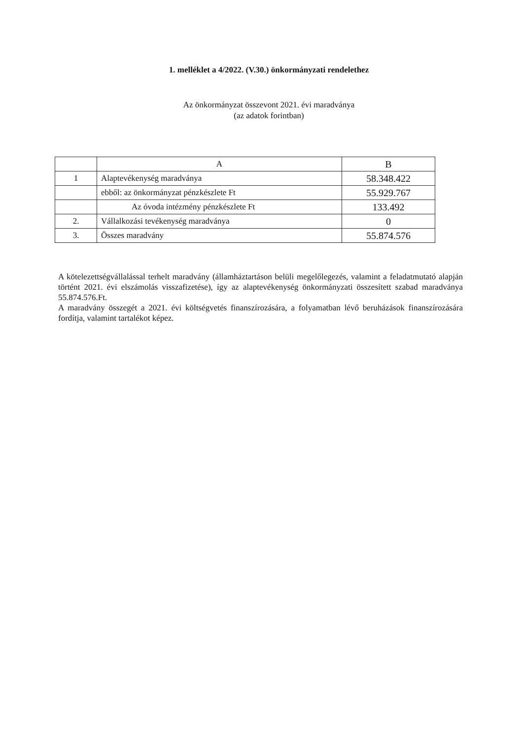1. melléklet a 4/2022. (V.30.) önkormányzati rendelethez
Az önkormányzat összevont 2021. évi maradványa
(az adatok forintban)
| | A | B |
| 1 | Alaptevékenység maradványa | 58.348.422 |
| | ebből: az önkormányzat pénzkészlete Ft | 55.929.767 |
| | Az óvoda intézmény pénzkészlete Ft | 133.492 |
| 2. | Vállalkozási tevékenység maradványa | 0 |
| 3. | Összes maradvány | 55.874.576 |
A kötelezettségvállalással terhelt maradvány (államháztartáson belüli megelőlegezés, valamint a feladatmutató alapján történt 2021. évi elszámolás visszafizetése), így az alaptevékenység önkormányzati összesített szabad maradványa 55.874.576.Ft.
A maradvány összegét a 2021. évi költségvetés finanszírozására, a folyamatban lévő beruházások finanszírozására fordítja, valamint tartalékot képez.